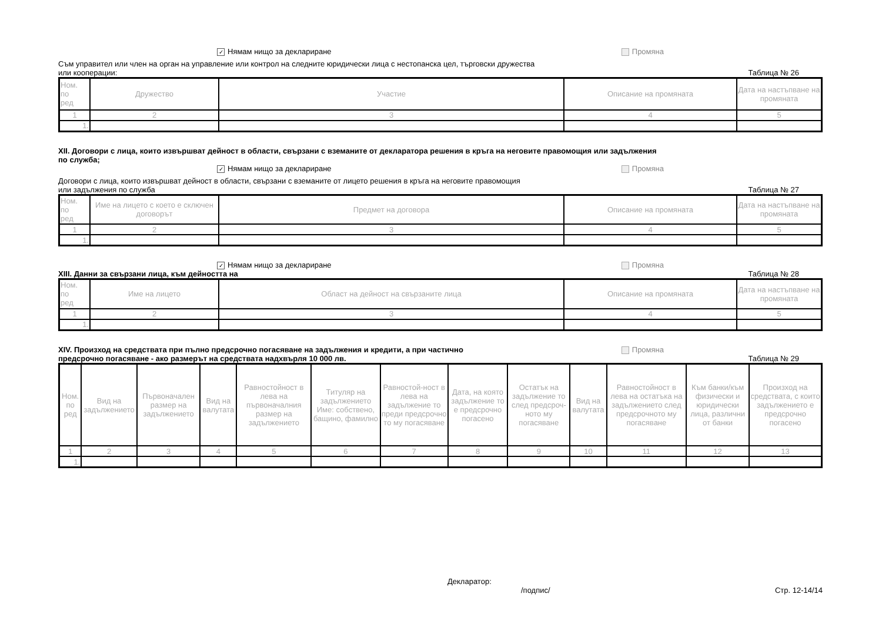✓ Нямам нищо за деклариране Промяна
Съм управител или член на орган на управление или контрол на следните юридически лица с нестопанска цел, търговски дружества
или кооперации: Таблица № 26
| Ном. по ред | Дружество | Участие | Описание на промяната | Дата на настъпване на промяната |
| 1 | 2 | 3 | 4 | 5 |
| 1. | | | | |
XII. Договори с лица, които извършват дейност в области, свързани с вземаните от декларатора решения в кръга на неговите правомощия или задължения
по служба;
✓ Нямам нищо за деклариране Промяна
Договори с лица, които извършват дейност в области, свързани с вземаните от лицето решения в кръга на неговите правомощия
или задължения по служба Таблица № 27
| Ном. по ред | Име на лицето с което е сключен договорът | Предмет на договора | Описание на промяната | Дата на настъпване на промяната |
| 1 | 2 | 3 | 4 | 5 |
| 1. | | | | |
✓ Нямам нищо за деклариране Промяна
XIII. Данни за свързани лица, към дейността на Таблица № 28
| Ном. по ред | Име на лицето | Област на дейност на свързаните лица | Описание на промяната | Дата на настъпване на промяната |
| 1 | 2 | 3 | 4 | 5 |
| 1. | | | | |
XIV. Произход на средствата при пълно предсрочно погасяване на задължения и кредити, а при частично Промяна
предсрочно погасяване - ако размерът на средствата надхвърля 10 000 лв. Таблица № 29
| Ном. по ред | Вид на задължението | Първоначален размер на задължението | Вид на валутата | Равностойност в лева на първоначалния размер на задължението | Титуляр на задължението Име: собствено, бащино, фамилно | Равностой-ност в лева на задължение то преди предсрочно то му погасяване | Дата, на която задължение то е предсрочно погасено | Остатък на задължение то след предсроч-ното му погасяване | Вид на валутата | Равностойност в лева на остатъка на задължението след предсрочното му погасяване | Към банки/към физически и юридически лица, различни от банки | Произход на средствата, с които задължението е предсрочно погасено |
| 1 | 2 | 3 | 4 | 5 | 6 | 7 | 8 | 9 | 10 | 11 | 12 | 13 |
| 1. | | | | | | | | | | | | |
Декларатор:
/подпис/ Стр. 12-14/14